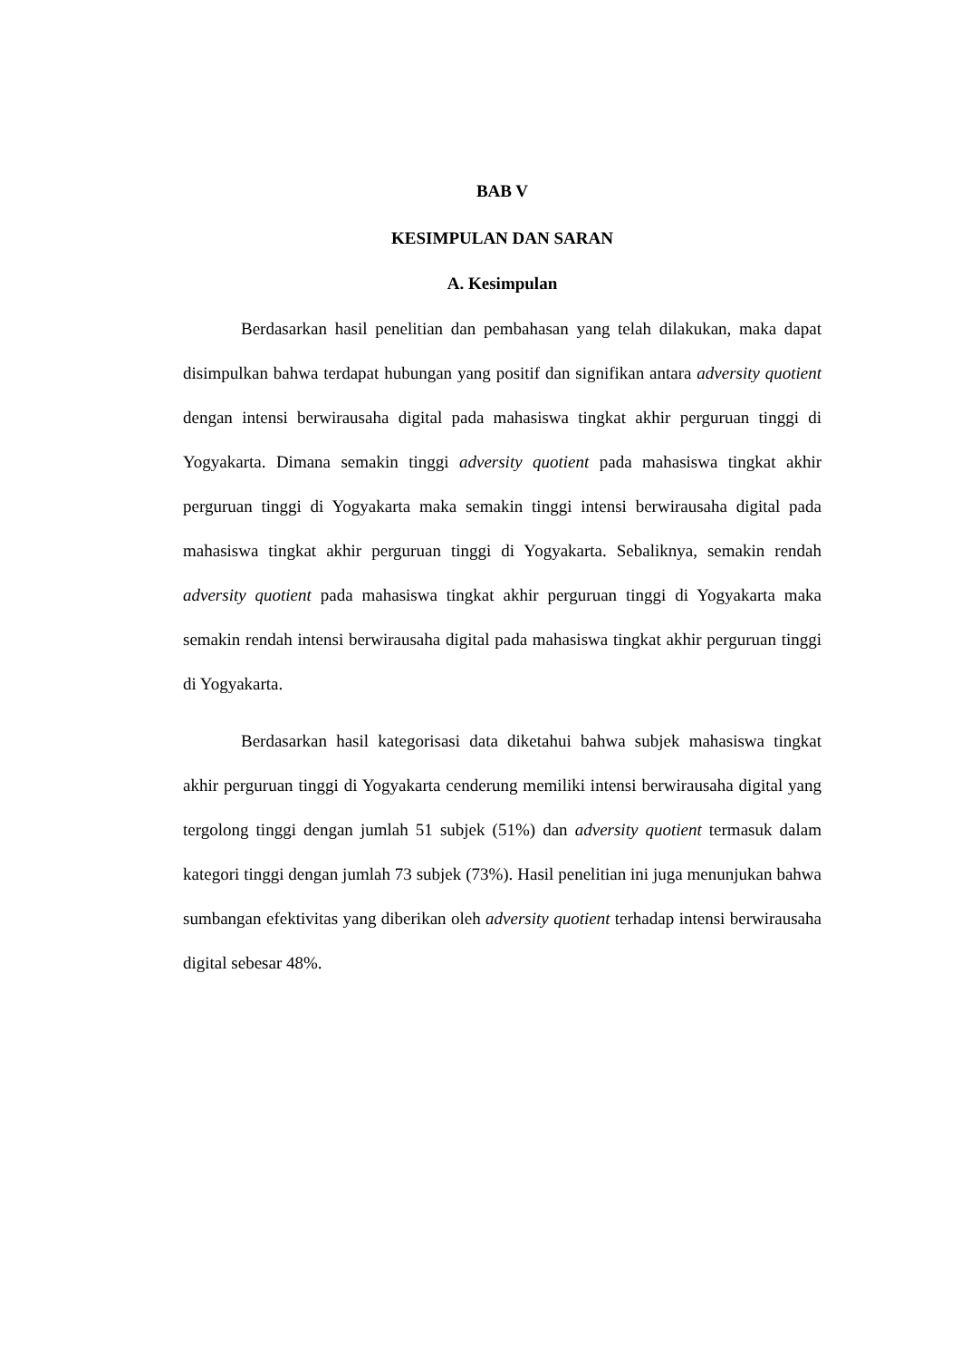BAB V
KESIMPULAN DAN SARAN
A. Kesimpulan
Berdasarkan hasil penelitian dan pembahasan yang telah dilakukan, maka dapat disimpulkan bahwa terdapat hubungan yang positif dan signifikan antara adversity quotient dengan intensi berwirausaha digital pada mahasiswa tingkat akhir perguruan tinggi di Yogyakarta. Dimana semakin tinggi adversity quotient pada mahasiswa tingkat akhir perguruan tinggi di Yogyakarta maka semakin tinggi intensi berwirausaha digital pada mahasiswa tingkat akhir perguruan tinggi di Yogyakarta. Sebaliknya, semakin rendah adversity quotient pada mahasiswa tingkat akhir perguruan tinggi di Yogyakarta maka semakin rendah intensi berwirausaha digital pada mahasiswa tingkat akhir perguruan tinggi di Yogyakarta.
Berdasarkan hasil kategorisasi data diketahui bahwa subjek mahasiswa tingkat akhir perguruan tinggi di Yogyakarta cenderung memiliki intensi berwirausaha digital yang tergolong tinggi dengan jumlah 51 subjek (51%) dan adversity quotient termasuk dalam kategori tinggi dengan jumlah 73 subjek (73%). Hasil penelitian ini juga menunjukan bahwa sumbangan efektivitas yang diberikan oleh adversity quotient terhadap intensi berwirausaha digital sebesar 48%.